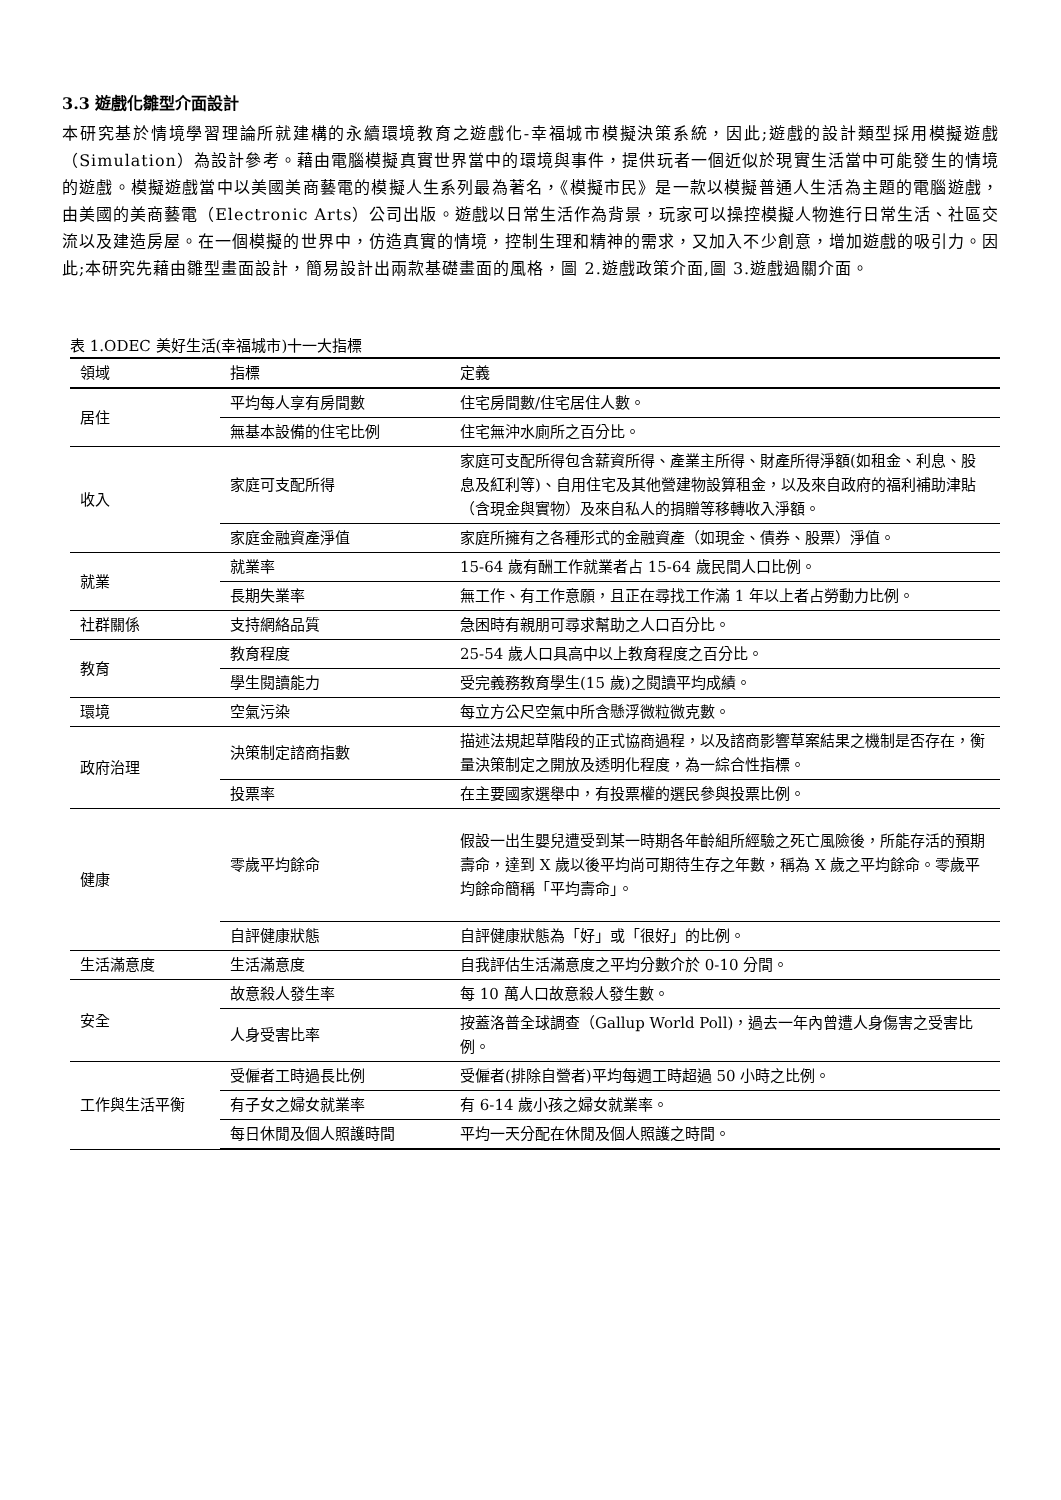3.3 遊戲化雛型介面設計
本研究基於情境學習理論所就建構的永續環境教育之遊戲化-幸福城市模擬決策系統，因此;遊戲的設計類型採用模擬遊戲（Simulation）為設計參考。藉由電腦模擬真實世界當中的環境與事件，提供玩者一個近似於現實生活當中可能發生的情境的遊戲。模擬遊戲當中以美國美商藝電的模擬人生系列最為著名，《模擬市民》是一款以模擬普通人生活為主題的電腦遊戲，由美國的美商藝電（Electronic Arts）公司出版。遊戲以日常生活作為背景，玩家可以操控模擬人物進行日常生活、社區交流以及建造房屋。在一個模擬的世界中，仿造真實的情境，控制生理和精神的需求，又加入不少創意，增加遊戲的吸引力。因此;本研究先藉由雛型畫面設計，簡易設計出兩款基礎畫面的風格，圖 2.遊戲政策介面,圖 3.遊戲過關介面。
表 1.ODEC 美好生活(幸福城市)十一大指標
| 領域 | 指標 | 定義 |
| --- | --- | --- |
| 居住 | 平均每人享有房間數 | 住宅房間數/住宅居住人數。 |
| | 無基本設備的住宅比例 | 住宅無沖水廁所之百分比。 |
| 收入 | 家庭可支配所得 | 家庭可支配所得包含薪資所得、產業主所得、財產所得淨額(如租金、利息、股息及紅利等)、自用住宅及其他營建物設算租金，以及來自政府的福利補助津貼（含現金與實物）及來自私人的捐贈等移轉收入淨額。 |
| | 家庭金融資產淨值 | 家庭所擁有之各種形式的金融資產（如現金、債券、股票）淨值。 |
| 就業 | 就業率 | 15-64 歲有酬工作就業者占 15-64 歲民間人口比例。 |
| | 長期失業率 | 無工作、有工作意願，且正在尋找工作滿 1 年以上者占勞動力比例。 |
| 社群關係 | 支持網絡品質 | 急困時有親朋可尋求幫助之人口百分比。 |
| 教育 | 教育程度 | 25-54 歲人口具高中以上教育程度之百分比。 |
| | 學生閱讀能力 | 受完義務教育學生(15 歲)之閱讀平均成績。 |
| 環境 | 空氣污染 | 每立方公尺空氣中所含懸浮微粒微克數。 |
| 政府治理 | 決策制定諮商指數 | 描述法規起草階段的正式協商過程，以及諮商影響草案結果之機制是否存在，衡量決策制定之開放及透明化程度，為一綜合性指標。 |
| | 投票率 | 在主要國家選舉中，有投票權的選民參與投票比例。 |
| 健康 | 零歲平均餘命 | 假設一出生嬰兒遭受到某一時期各年齡組所經驗之死亡風險後，所能存活的預期壽命，達到 X 歲以後平均尚可期待生存之年數，稱為 X 歲之平均餘命。零歲平均餘命簡稱「平均壽命」。 |
| | 自評健康狀態 | 自評健康狀態為「好」或「很好」的比例。 |
| 生活滿意度 | 生活滿意度 | 自我評估生活滿意度之平均分數介於 0-10 分間。 |
| 安全 | 故意殺人發生率 | 每 10 萬人口故意殺人發生數。 |
| | 人身受害比率 | 按蓋洛普全球調查（Gallup World Poll)，過去一年內曾遭人身傷害之受害比例。 |
| 工作與生活平衡 | 受僱者工時過長比例 | 受僱者(排除自營者)平均每週工時超過 50 小時之比例。 |
| | 有子女之婦女就業率 | 有 6-14 歲小孩之婦女就業率。 |
| | 每日休閒及個人照護時間 | 平均一天分配在休閒及個人照護之時間。 |